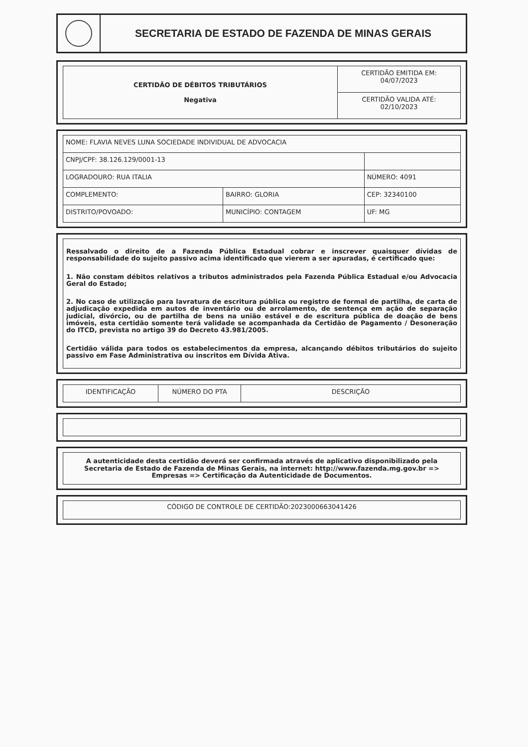SECRETARIA DE ESTADO DE FAZENDA DE MINAS GERAIS
| CERTIDÃO DE DÉBITOS TRIBUTÁRIOS Negativa | CERTIDÃO EMITIDA EM: 04/07/2023 |
| | CERTIDÃO VALIDA ATÉ: 02/10/2023 |
| NOME: FLAVIA NEVES LUNA SOCIEDADE INDIVIDUAL DE ADVOCACIA | | |
| CNPJ/CPF: 38.126.129/0001-13 | | |
| LOGRADOURO: RUA ITALIA | | NÚMERO: 4091 |
| COMPLEMENTO: | BAIRRO: GLORIA | CEP: 32340100 |
| DISTRITO/POVOADO: | MUNICÍPIO: CONTAGEM | UF: MG |
Ressalvado o direito de a Fazenda Pública Estadual cobrar e inscrever quaisquer dívidas de responsabilidade do sujeito passivo acima identificado que vierem a ser apuradas, é certificado que:
1. Não constam débitos relativos a tributos administrados pela Fazenda Pública Estadual e/ou Advocacia Geral do Estado;
2. No caso de utilização para lavratura de escritura pública ou registro de formal de partilha, de carta de adjudicação expedida em autos de inventário ou de arrolamento, de sentença em ação de separação judicial, divórcio, ou de partilha de bens na união estável e de escritura pública de doação de bens imóveis, esta certidão somente terá validade se acompanhada da Certidão de Pagamento / Desoneração do ITCD, prevista no artigo 39 do Decreto 43.981/2005.
Certidão válida para todos os estabelecimentos da empresa, alcançando débitos tributários do sujeito passivo em Fase Administrativa ou inscritos em Dívida Ativa.
| IDENTIFICAÇÃO | NÚMERO DO PTA | DESCRIÇÃO |
| --- | --- | --- |
A autenticidade desta certidão deverá ser confirmada através de aplicativo disponibilizado pela Secretaria de Estado de Fazenda de Minas Gerais, na internet: http://www.fazenda.mg.gov.br => Empresas => Certificação da Autenticidade de Documentos.
CÓDIGO DE CONTROLE DE CERTIDÃO:2023000663041426